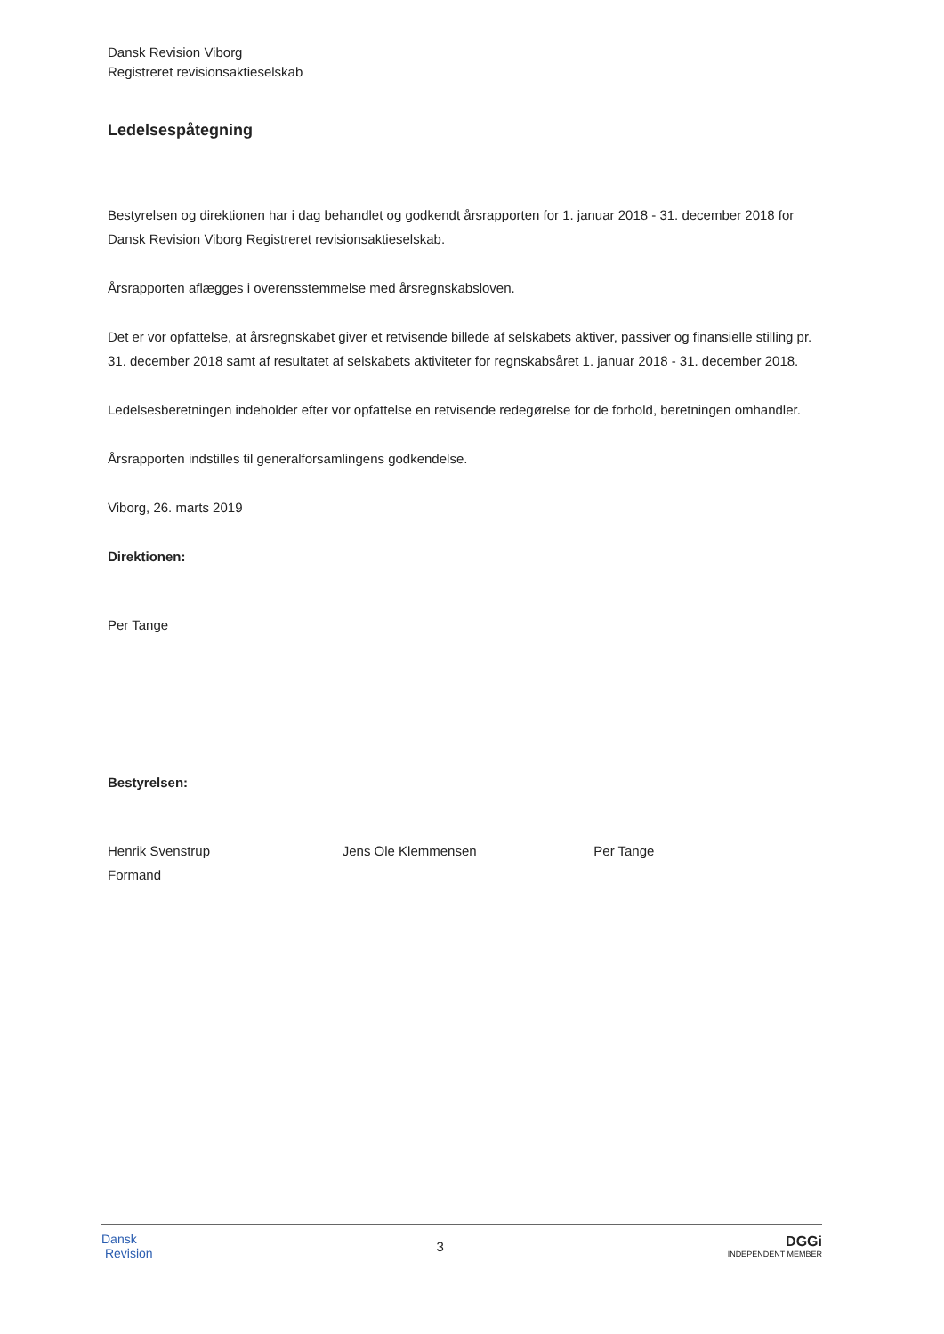Dansk Revision Viborg
Registreret revisionsaktieselskab
Ledelsespåtegning
Bestyrelsen og direktionen har i dag behandlet og godkendt årsrapporten for 1. januar 2018 - 31. december 2018 for Dansk Revision Viborg Registreret revisionsaktieselskab.
Årsrapporten aflægges i overensstemmelse med årsregnskabsloven.
Det er vor opfattelse, at årsregnskabet giver et retvisende billede af selskabets aktiver, passiver og finansielle stilling pr. 31. december 2018 samt af resultatet af selskabets aktiviteter for regnskabsåret 1. januar 2018 - 31. december 2018.
Ledelsesberetningen indeholder efter vor opfattelse en retvisende redegørelse for de forhold, beretningen omhandler.
Årsrapporten indstilles til generalforsamlingens godkendelse.
Viborg, 26. marts 2019
Direktionen:
Per Tange
Bestyrelsen:
Henrik Svenstrup
Formand
Jens Ole Klemmensen Per Tange
Dansk
Revision
3
DGGi
INDEPENDENT MEMBER